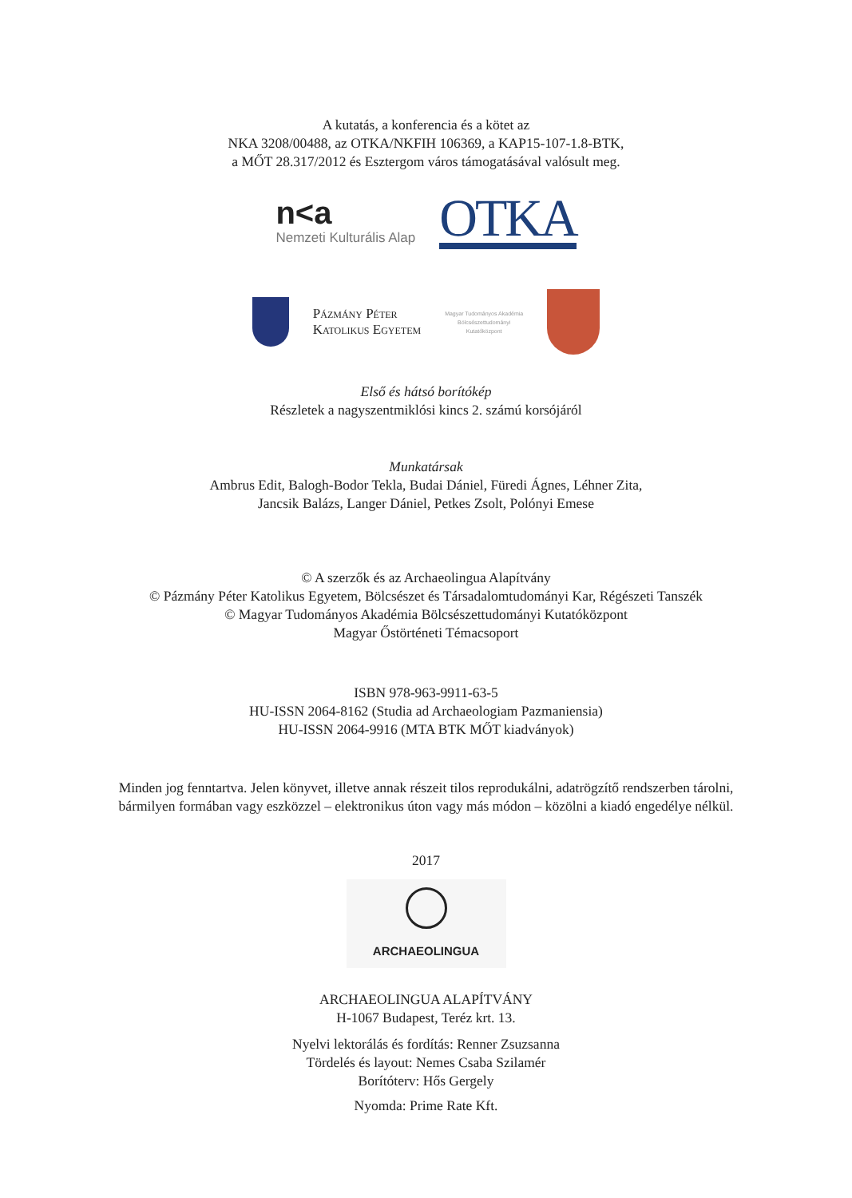A kutatás, a konferencia és a kötet az
NKA 3208/00488, az OTKA/NKFIH 106369, a KAP15-107-1.8-BTK,
a MŐT 28.317/2012 és Esztergom város támogatásával valósult meg.
n<a
Nemzeti Kulturális Alap
OTKA
Pázmány Péter
Katolikus Egyetem
Magyar Tudományos Akadémia
Bölcsészettudományi
Kutatóközpont
Első és hátsó borítókép
Részletek a nagyszentmiklósi kincs 2. számú korsójáról
Munkatársak
Ambrus Edit, Balogh-Bodor Tekla, Budai Dániel, Füredi Ágnes, Léhner Zita,
Jancsik Balázs, Langer Dániel, Petkes Zsolt, Polónyi Emese
© A szerzők és az Archaeolingua Alapítvány
© Pázmány Péter Katolikus Egyetem, Bölcsészet és Társadalomtudományi Kar, Régészeti Tanszék
© Magyar Tudományos Akadémia Bölcsészettudományi Kutatóközpont
Magyar Őstörténeti Témacsoport
ISBN 978-963-9911-63-5
HU-ISSN 2064-8162 (Studia ad Archaeologiam Pazmaniensia)
HU-ISSN 2064-9916 (MTA BTK MŐT kiadványok)
Minden jog fenntartva. Jelen könyvet, illetve annak részeit tilos reprodukálni, adatrögzítő rendszerben tárolni,
bármilyen formában vagy eszközzel – elektronikus úton vagy más módon – közölni a kiadó engedélye nélkül.
2017
ARCHAEOLINGUA
ARCHAEOLINGUA ALAPÍTVÁNY
H-1067 Budapest, Teréz krt. 13.
Nyelvi lektorálás és fordítás: Renner Zsuzsanna
Tördelés és layout: Nemes Csaba Szilamér
Borítóterv: Hős Gergely
Nyomda: Prime Rate Kft.